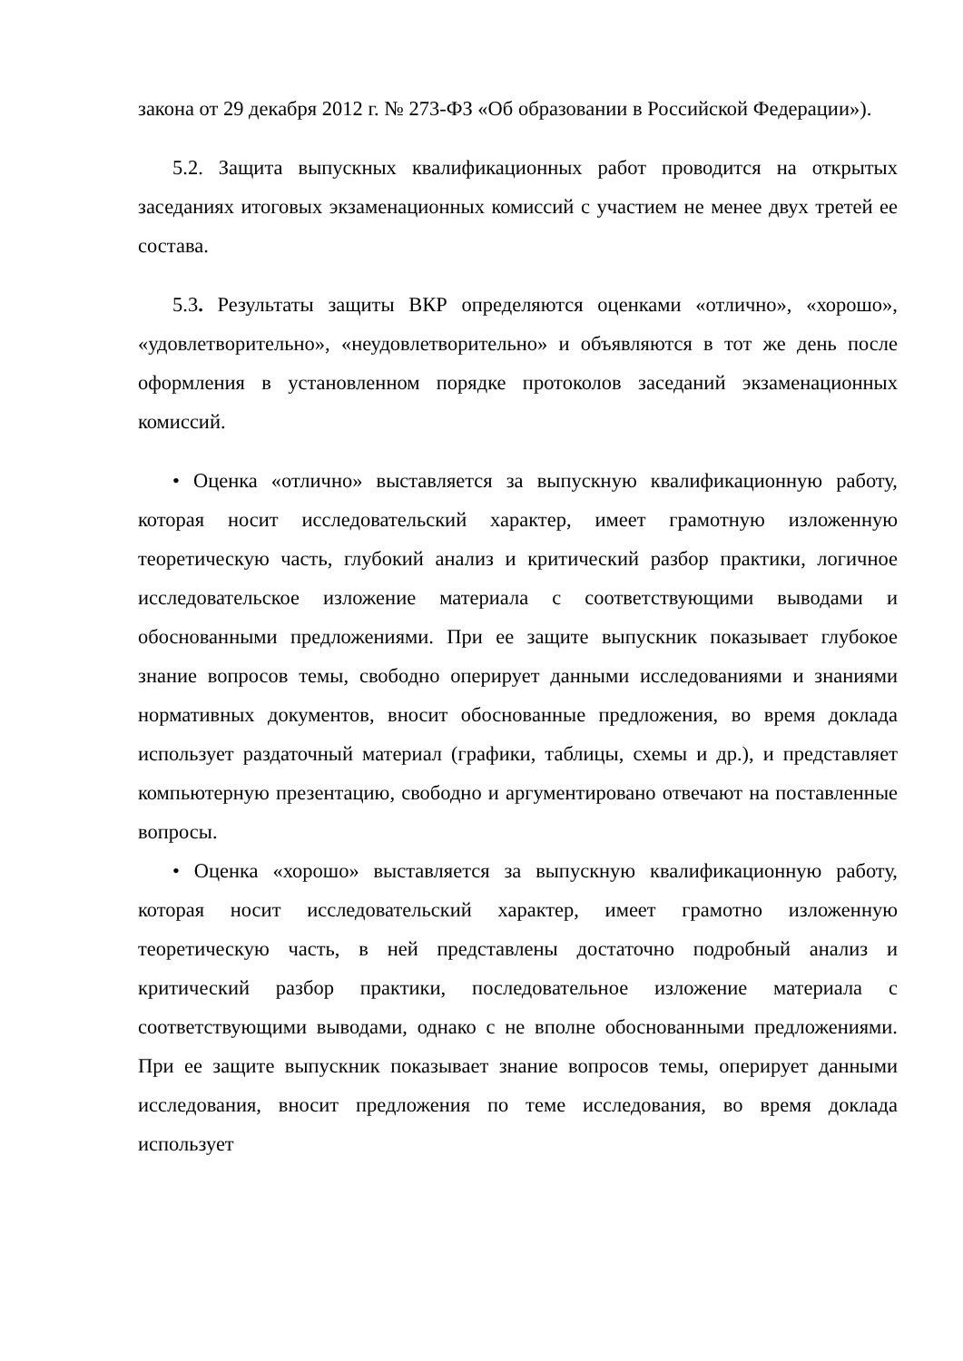закона от 29 декабря 2012 г. № 273-ФЗ «Об образовании в Российской Федерации»).
5.2. Защита выпускных квалификационных работ проводится на открытых заседаниях итоговых экзаменационных комиссий с участием не менее двух третей ее состава.
5.3. Результаты защиты ВКР определяются оценками «отлично», «хорошо», «удовлетворительно», «неудовлетворительно» и объявляются в тот же день после оформления в установленном порядке протоколов заседаний экзаменационных комиссий.
• Оценка «отлично» выставляется за выпускную квалификационную работу, которая носит исследовательский характер, имеет грамотную изложенную теоретическую часть, глубокий анализ и критический разбор практики, логичное исследовательское изложение материала с соответствующими выводами и обоснованными предложениями. При ее защите выпускник показывает глубокое знание вопросов темы, свободно оперирует данными исследованиями и знаниями нормативных документов, вносит обоснованные предложения, во время доклада использует раздаточный материал (графики, таблицы, схемы и др.), и представляет компьютерную презентацию, свободно и аргументировано отвечают на поставленные вопросы.
• Оценка «хорошо» выставляется за выпускную квалификационную работу, которая носит исследовательский характер, имеет грамотно изложенную теоретическую часть, в ней представлены достаточно подробный анализ и критический разбор практики, последовательное изложение материала с соответствующими выводами, однако с не вполне обоснованными предложениями. При ее защите выпускник показывает знание вопросов темы, оперирует данными исследования, вносит предложения по теме исследования, во время доклада использует